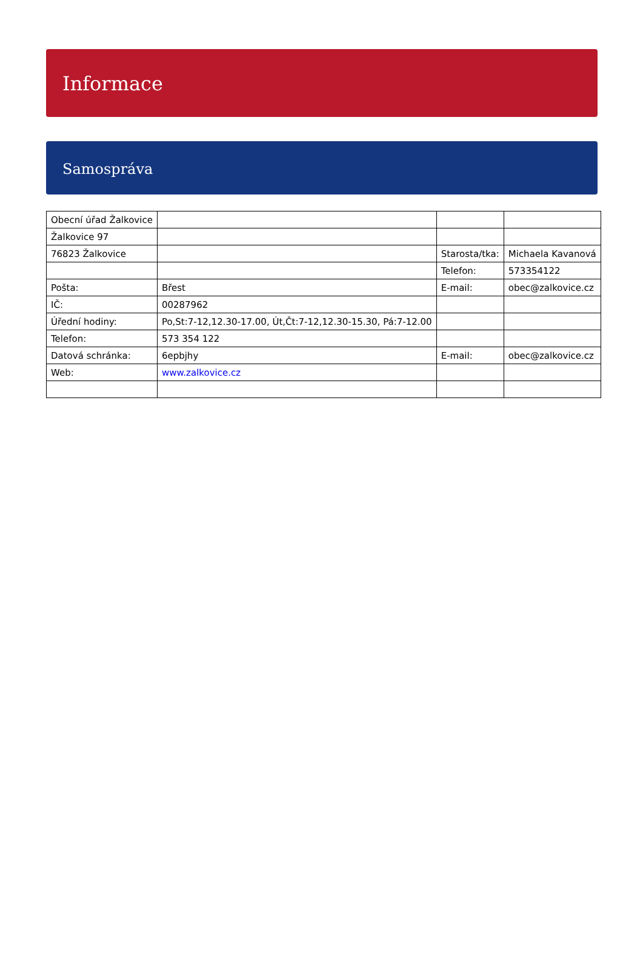Informace
Samospráva
| Obecní úřad Žalkovice | | | |
| Žalkovice 97 | | | |
| 76823 Žalkovice | | Starosta/tka: | Michaela Kavanová |
| | | Telefon: | 573354122 |
| Pošta: | Břest | E-mail: | obec@zalkovice.cz |
| IČ: | 00287962 | | |
| Úřední hodiny: | Po,St:7-12,12.30-17.00, Út,Čt:7-12,12.30-15.30, Pá:7-12.00 | | |
| Telefon: | 573 354 122 | | |
| Datová schránka: | 6epbjhy | E-mail: | obec@zalkovice.cz |
| Web: | www.zalkovice.cz | | |